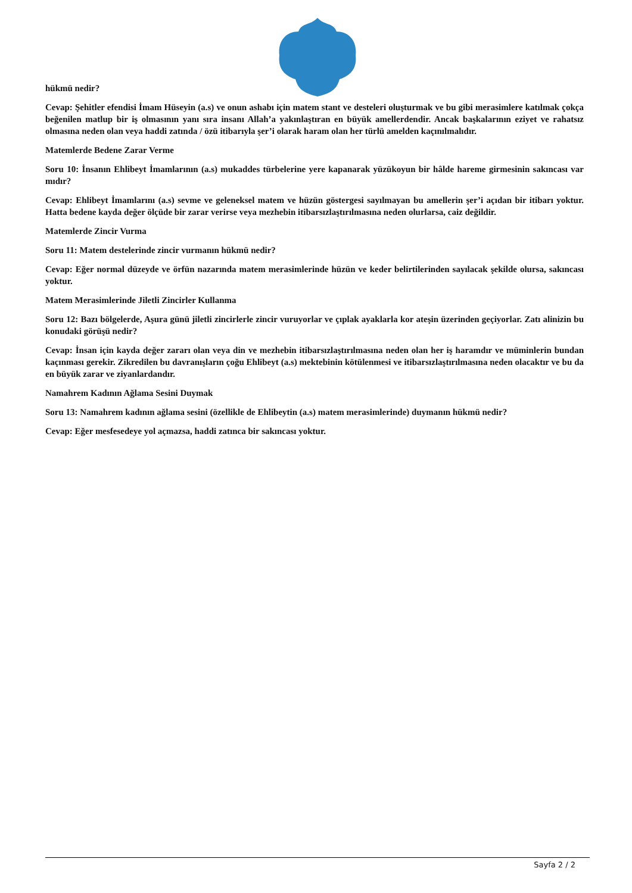hükmü nedir?
Cevap: Şehitler efendisi İmam Hüseyin (a.s) ve onun ashabı için matem stant ve desteleri oluşturmak ve bu gibi merasimlere katılmak çokça beğenilen matlup bir iş olmasının yanı sıra insanı Allah’a yakınlaştıran en büyük amellerdendir. Ancak başkalarının eziyet ve rahatsız olmasına neden olan veya haddi zatında / özü itibarıyla şer’i olarak haram olan her türlü amelden kaçınılmalıdır.
Matemlerde Bedene Zarar Verme
Soru 10: İnsanın Ehlibeyt İmamlarının (a.s) mukaddes türbelerine yere kapanarak yüzükoyun bir hâlde hareme girmesinin sakıncası var mıdır?
Cevap: Ehlibeyt İmamlarını (a.s) sevme ve geleneksel matem ve hüzün göstergesi sayılmayan bu amellerin şer’i açıdan bir itibarı yoktur. Hatta bedene kayda değer ölçüde bir zarar verirse veya mezhebin itibarsızlaştırılmasına neden olurlarsa, caiz değildir.
Matemlerde Zincir Vurma
Soru 11: Matem destelerinde zincir vurmanın hükmü nedir?
Cevap: Eğer normal düzeyde ve örfün nazarında matem merasimlerinde hüzün ve keder belirtilerinden sayılacak şekilde olursa, sakıncası yoktur.
Matem Merasimlerinde Jiletli Zincirler Kullanma
Soru 12: Bazı bölgelerde, Aşura günü jiletli zincirlerle zincir vuruyorlar ve çıplak ayaklarla kor ateşin üzerinden geçiyorlar. Zatı alinizin bu konudaki görüşü nedir?
Cevap: İnsan için kayda değer zararı olan veya din ve mezhebin itibarsızlaştırılmasına neden olan her iş haramdır ve müminlerin bundan kaçınması gerekir. Zikredilen bu davranışların çoğu Ehlibeyt (a.s) mektebinin kötülenmesi ve itibarsızlaştırılmasına neden olacaktır ve bu da en büyük zarar ve ziyanlardandır.
Namahrem Kadının Ağlama Sesini Duymak
Soru 13: Namahrem kadının ağlama sesini (özellikle de Ehlibeytin (a.s) matem merasimlerinde) duymanın hükmü nedir?
Cevap: Eğer mesfesedeye yol açmazsa, haddi zatınca bir sakıncası yoktur.
Sayfa 2 / 2